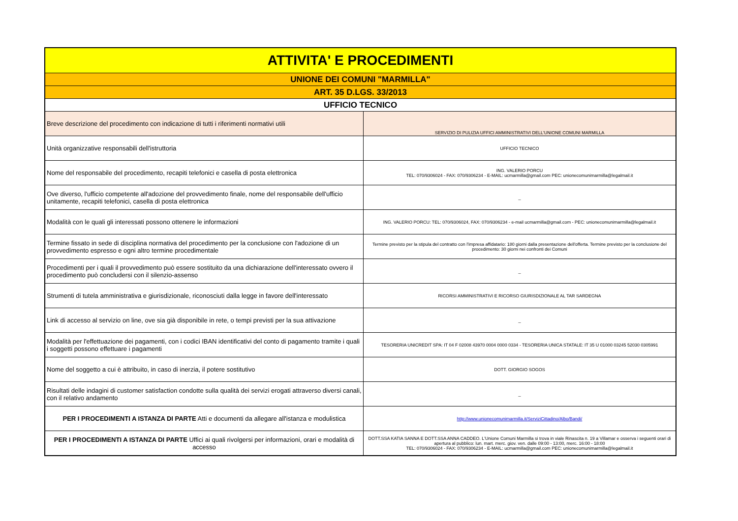| ATTIVITA' E PROCEDIMENTI | |
| --- | --- |
| UNIONE DEI COMUNI "MARMILLA" | |
| ART. 35 D.LGS. 33/2013 | |
| UFFICIO TECNICO | |
| Breve descrizione del procedimento con indicazione di tutti i riferimenti normativi utili | SERVIZIO DI PULIZIA UFFICI AMMINISTRATIVI DELL'UNIONE COMUNI MARMILLA |
| Unità organizzative responsabili dell'istruttoria | UFFICIO TECNICO |
| Nome del responsabile del procedimento, recapiti telefonici e casella di posta elettronica | ING. VALERIO PORCU TEL: 070/9306024 - FAX: 070/9306234 - E-MAIL: ucmarmilla@gmail.com PEC: unionecomunimarmilla@legalmail.it |
| Ove diverso, l'ufficio competente all'adozione del provvedimento finale, nome del responsabile dell'ufficio unitamente, recapiti telefonici, casella di posta elettronica | _ |
| Modalità con le quali gli interessati possono ottenere le informazioni | ING. VALERIO PORCU: TEL: 070/9306024, FAX: 070/9306234 - e-mail ucmarmilla@gmail.com - PEC: unionecomunimarmilla@legalmail.it |
| Termine fissato in sede di disciplina normativa del procedimento per la conclusione con l'adozione di un provvedimento espresso e ogni altro termine procedimentale | Termine previsto per la stipula del contratto con l'impresa affidatario: 180 giorni dalla presentazione dell'offerta. Termine previsto per la conclusione del procedimento: 30 giorni nei confronti dei Comuni |
| Procedimenti per i quali il provvedimento può essere sostituito da una dichiarazione dell'interessato ovvero il procedimento può concludersi con il silenzio-assenso | _ |
| Strumenti di tutela amministrativa e giurisdizionale, riconosciuti dalla legge in favore dell'interessato | RICORSI AMMINISTRATIVI E RICORSO GIURISDIZIONALE AL TAR SARDEGNA |
| Link di accesso al servizio on line, ove sia già disponibile in rete, o tempi previsti per la sua attivazione | _ |
| Modalità per l'effettuazione dei pagamenti, con i codici IBAN identificativi del conto di pagamento tramite i quali i soggetti possono effettuare i pagamenti | TESORERIA UNICREDIT SPA: IT 04 F 02008 43970 0004 0000 0334 - TESORERIA UNICA STATALE: IT 35 U 01000 03245 52030 0305991 |
| Nome del soggetto a cui è attribuito, in caso di inerzia, il potere sostitutivo | DOTT. GIORGIO SOGOS |
| Risultati delle indagini di customer satisfaction condotte sulla qualità dei servizi erogati attraverso diversi canali, con il relativo andamento | _ |
| PER I PROCEDIMENTI A ISTANZA DI PARTE Atti e documenti da allegare all'istanza e modulistica | http://www.unionecomunimarmilla.it/ServiziCittadino/Albo/Bandi/ |
| PER I PROCEDIMENTI A ISTANZA DI PARTE Uffici ai quali rivolgersi per informazioni, orari e modalità di accesso | DOTT.SSA KATIA SANNA E DOTT.SSA ANNA CADDEO. L'Unione Comuni Marmilla si trova in viale Rinascita n. 19 a Villamar e osserva i seguenti orari di apertura al pubblico: lun. mart. merc. giov. ven. dalle 09:00 - 13:00, merc. 16:00 - 18:00 TEL: 070/9306024 - FAX: 070/9306234 - E-MAIL: ucmarmilla@gmail.com PEC: unionecomunimarmilla@legalmail.it |